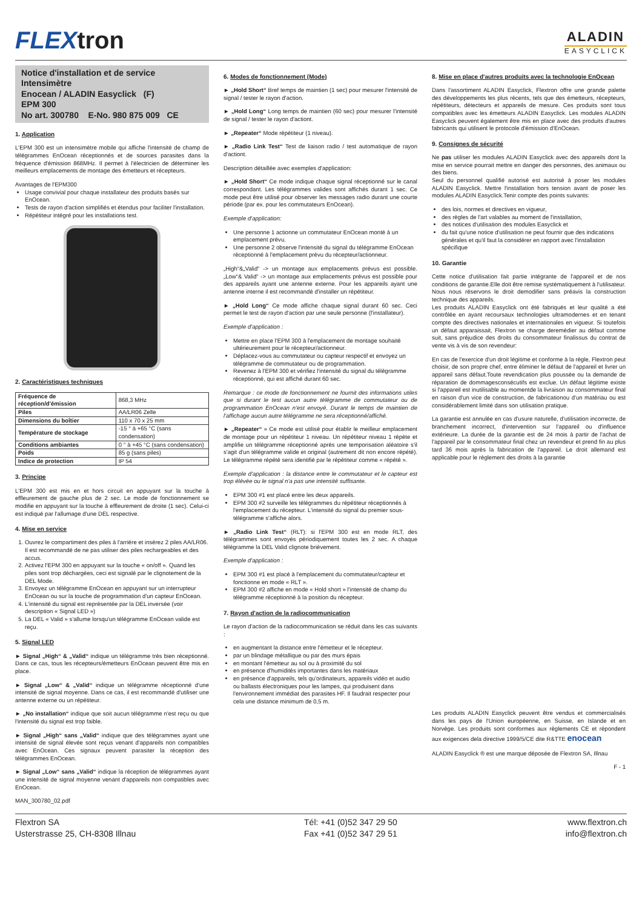FLEXtron
ALADIN
EASYCLICK
Notice d'installation et de service
Intensimètre
Enocean / ALADIN Easyclick (F)
EPM 300
No art. 300780 E-No. 980 875 009 CE
1. Application
L'EPM 300 est un intensimètre mobile qui affiche l'intensité de champ de télégrammes EnOcean réceptionnés et de sources parasites dans la fréquence d'émission 868MHz. Il permet à l'électricien de déterminer les meilleurs emplacements de montage des émetteurs et récepteurs.
Avantages de l'EPM300
Usage convivial pour chaque installateur des produits basés sur EnOcean.
Tests de rayon d'action simplifiés et étendus pour faciliter l'installation.
Répétiteur intégré pour les installations test.
2. Caractéristiques techniques
| Fréquence de réception/d'émission | 868,3 MHz |
| Piles | AA/LR06 Zelle |
| Dimensions du boîtier | 110 x 70 x 25 mm |
| Température de stockage | -15 ° à +65 °C (sans condensation) |
| Conditions ambiantes | 0 ° à +45 °C (sans condensation) |
| Poids | 85 g (sans piles) |
| Indice de protection | IP 54 |
3. Principe
L'EPM 300 est mis en et hors circuit en appuyant sur la touche à effleurement de gauche plus de 2 sec. Le mode de fonctionnement se modifie en appuyant sur la touche à effleurement de droite (1 sec). Celui-ci est indiqué par l'allumage d'une DEL respective.
4. Mise en service
1. Ouvrez le compartiment des piles à l'arrière et insérez 2 piles AA/LR06. Il est recommandé de ne pas utiliser des piles rechargeables et des accus.
2. Activez l'EPM 300 en appuyant sur la touche « on/off ». Quand les piles sont trop déchargées, ceci est signalé par le clignotement de la DEL Mode.
3. Envoyez un télégramme EnOcean en appuyant sur un interrupteur EnOcean ou sur la touche de programmation d'un capteur EnOcean.
4. L'intensité du signal est représentée par la DEL inversée (voir description « Signal LED »)
5. La DEL « Valid » s'allume lorsqu'un télégramme EnOcean valide est reçu.
5. Signal LED
► Signal „High“ & „Valid“ indique un télégramme très bien réceptionné. Dans ce cas, tous les récepteurs/émetteurs EnOcean peuvent être mis en place.
► Signal „Low“ & „Valid“ indique un télégramme réceptionné d'une intensité de signal moyenne. Dans ce cas, il est recommandé d'utiliser une antenne externe ou un répétiteur.
► „No installation“ indique que soit aucun télégramme n'est reçu ou que l'intensité du signal est trop faible.
► Signal „High“ sans „Valid“ indique que des télégrammes ayant une intensité de signal élevée sont reçus venant d'appareils non compatibles avec EnOcean. Ces signaux peuvent parasiter la réception des télégrammes EnOcean.
► Signal „Low“ sans „Valid“ indique la réception de télégrammes ayant une intensité de signal moyenne venant d'appareils non compatibles avec EnOcean.
MAN_300780_02.pdf
6. Modes de fonctionnement (Mode)
► „Hold Short“ Bref temps de maintien (1 sec) pour mesurer l'intensité de signal / tester le rayon d'action.
► „Hold Long“ Long temps de maintien (60 sec) pour mesurer l'intensité de signal / tester le rayon d'actiont.
► „Repeater“ Mode répétiteur (1 niveau).
► „Radio Link Test“ Test de liaison radio / test automatique de rayon d'actiont.
Description détaillée avec exemples d'application:
► „Hold Short“ Ce mode indique chaque signal réceptionné sur le canal correspondant. Les télégrammes valides sont affichés durant 1 sec. Ce mode peut être utilisé pour observer les messages radio durant une courte période (par ex. pour les commutateurs EnOcean).
Exemple d'application:
Une personne 1 actionne un commutateur EnOcean monté à un emplacement prévu.
Une personne 2 observe l'intensité du signal du télégramme EnOcean réceptionné à l'emplacement prévu du récepteur/actionneur.
„High“&„Valid“ -> un montage aux emplacements prévus est possible. „Low“& Valid“ -> un montage aux emplacements prévus est possible pour des appareils ayant une antenne externe. Pour les appareils ayant une antenne interne il est recommandé d'installer un répétiteur.
► „Hold Long“ Ce mode affiche chaque signal durant 60 sec. Ceci permet le test de rayon d'action par une seule personne (l'installateur).
Exemple d'application :
Mettre en place l'EPM 300 à l'emplacement de montage souhaité ultérieurement pour le récepteur/actionneur.
Déplacez-vous au commutateur ou capteur respectif et envoyez un télégramme de commutateur ou de programmation.
Revenez à l'EPM 300 et vérifiez l'intensité du signal du télégramme réceptionné, qui est affiché durant 60 sec.
Remarque : ce mode de fonctionnement ne fournit des informations utiles que si durant le test aucun autre télégramme de commutateur ou de programmation EnOcean n'est envoyé. Durant le temps de maintien de l'affichage aucun autre télégramme ne sera réceptionné/affiché.
► „Repeater“ » Ce mode est utilisé pour établir le meilleur emplacement de montage pour un répétiteur 1 niveau. Un répétiteur niveau 1 répète et amplifie un télégramme réceptionné après une temporisation aléatoire s'il s'agit d'un télégramme valide et original (autrement dit non encore répété). Le télégramme répété sera identifié par le répétiteur comme « répété ».
Exemple d'application : la distance entre le commutateur et le capteur est trop élévée ou le signal n'a pas une intensité suffisante.
EPM 300 #1 est placé entre les deux appareils.
EPM 300 #2 surveille les télégrammes du répétiteur réceptionnés à l'emplacement du récepteur. L'intensité du signal du premier sous-télégramme s'affiche alors.
► „Radio Link Test“ (RLT): si l'EPM 300 est en mode RLT, des télégrammes sont envoyés périodiquement toutes les 2 sec. A chaque télégramme la DEL Valid clignote brièvement.
Exemple d'application :
EPM 300 #1 est placé à l'emplacement du commutateur/capteur et fonctionne en mode « RLT ».
EPM 300 #2 affiche en mode « Hold short » l'intensité de champ du télégramme réceptionné à la position du récepteur.
7. Rayon d'action de la radiocommunication
Le rayon d'action de la radiocommunication se réduit dans les cas suivants :
en augmentant la distance entre l'émetteur et le récepteur.
par un blindage métallique ou par des murs épais
en montant l'émetteur au sol ou à proximité du sol
en présence d'humidités importantes dans les matériaux
en présence d'appareils, tels qu'ordinateurs, appareils vidéo et audio ou ballasts électroniques pour les lampes, qui produisent dans l'environnement immédiat des parasites HF. Il faudrait respecter pour cela une distance minimum de 0,5 m.
8. Mise en place d'autres produits avec la technologie EnOcean
Dans l'assortiment ALADIN Easyclick, Flextron offre une grande palette des développements les plus récents, tels que des émetteurs, récepteurs, répétiteurs, détecteurs et appareils de mesure. Ces produits sont tous compatibles avec les émetteurs ALADIN Easyclick. Les modules ALADIN Easyclick peuvent également être mis en place avec des produits d'autres fabricants qui utilisent le protocole d'émission d'EnOcean.
9. Consignes de sécurité
Ne pas utiliser les modules ALADIN Easyclick avec des appareils dont la mise en service pourrait mettre en danger des personnes, des animaux ou des biens.
Seul du personnel qualifié autorisé est autorisé à poser les modules ALADIN Easyclick. Mettre l'installation hors tension avant de poser les modules ALADIN Easyclick.Tenir compte des points suivants:
des lois, normes et directives en vigueur,
des règles de l'art valables au moment de l'installation,
des notices d'utilisation des modules Easyclick et
du fait qu'une notice d'utilisation ne peut fournir que des indications générales et qu'il faut la considérer en rapport avec l'installation spécifique
10. Garantie
Cette notice d'utilisation fait partie intégrante de l'appareil et de nos conditions de garantie.Elle doit être remise systématiquement à l'utilisateur. Nous nous réservons le droit demodifier sans préavis la construction technique des appareils.
Les produits ALADIN Easyclick ont été fabriqués et leur qualité a été contrôlée en ayant recoursaux technologies ultramodernes et en tenant compte des directives nationales et internationales en vigueur. Si toutefois un défaut apparaissait, Flextron se charge deremédier au défaut comme suit, sans préjudice des droits du consommateur finalissus du contrat de vente vis à vis de son revendeur:
En cas de l'exercice d'un droit légitime et conforme à la règle, Flextron peut choisir, de son propre chef, entre éliminer le défaut de l'appareil et livrer un appareil sans défaut.Toute revendication plus poussée ou la demande de réparation de dommagesconsécutifs est exclue. Un défaut légitime existe si l'appareil est inutilisable au momentde la livraison au consommateur final en raison d'un vice de construction, de fabricationou d'un matériau ou est considérablement limité dans son utilisation pratique.
La garantie est annulée en cas d'usure naturelle, d'utilisation incorrecte, de branchement incorrect, d'intervention sur l'appareil ou d'influence extérieure. La durée de la garantie est de 24 mois à partir de l'achat de l'appareil par le consommateur final chez un revendeur et prend fin au plus tard 36 mois après la fabrication de l'appareil. Le droit allemand est applicable pour le règlement des droits à la garantie
Les produits ALADIN Easyclick peuvent être vendus et commercialisés dans les pays de l'Union européenne, en Suisse, en Islande et en Norvège. Les produits sont conformes aux règlements CE et répondent aux exigences dela directive 1999/5/CE dite R&TTE enocean
ALADIN Easyclick ® est une marque déposée de Flextron SA, Illnau
F - 1
Flextron SA
Usterstrasse 25, CH-8308 Illnau
Tél: +41 (0)52 347 29 50
Fax +41 (0)52 347 29 51
www.flextron.ch
info@flextron.ch